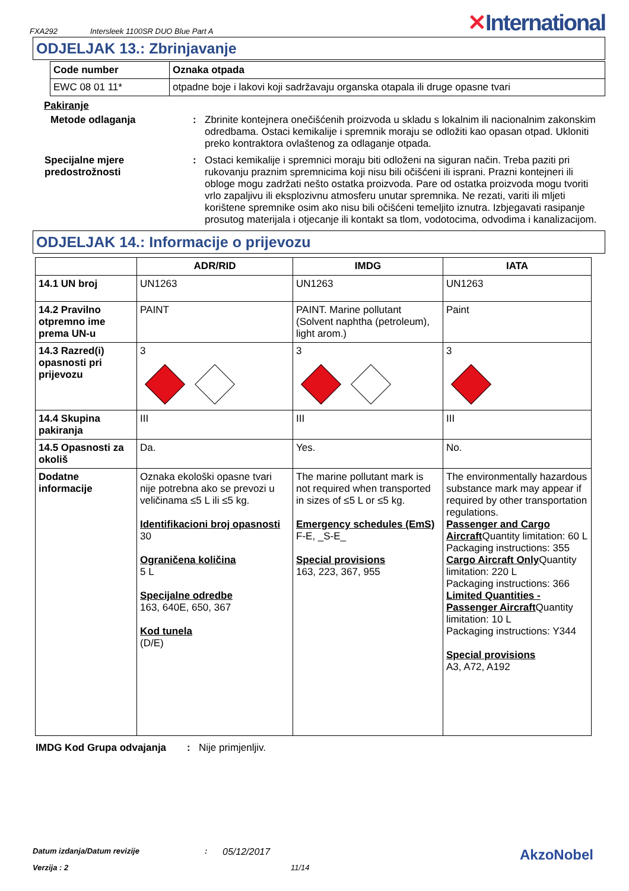FXA292 Intersleek 1100SR DUO Blue Part A
✕International
ODJELJAK 13.: Zbrinjavanje
| Code number | Oznaka otpada |
| --- | --- |
| EWC 08 01 11* | otpadne boje i lakovi koji sadržavaju organska otapala ili druge opasne tvari |
Pakiranje
Metode odlaganja : Zbrinite kontejnera onečišćenih proizvoda u skladu s lokalnim ili nacionalnim zakonskim odredbama. Ostaci kemikalije i spremnik moraju se odložiti kao opasan otpad. Ukloniti preko kontraktora ovlaštenog za odlaganje otpada.
Specijalne mjere predostrožnosti
: Ostaci kemikalije i spremnici moraju biti odloženi na siguran način. Treba paziti pri rukovanju praznim spremnicima koji nisu bili očišćeni ili isprani. Prazni kontejneri ili obloge mogu zadržati nešto ostatka proizvoda. Pare od ostatka proizvoda mogu tvoriti vrlo zapaljivu ili eksplozivnu atmosferu unutar spremnika. Ne rezati, variti ili mljeti korištene spremnike osim ako nisu bili očišćeni temeljito iznutra. Izbjegavati rasipanje prosutog materijala i otjecanje ili kontakt sa tlom, vodotocima, odvodima i kanalizacijom.
ODJELJAK 14.: Informacije o prijevozu
| | ADR/RID | IMDG | IATA |
| --- | --- | --- | --- |
| 14.1 UN broj | UN1263 | UN1263 | UN1263 |
| 14.2 Pravilno otpremno ime prema UN-u | PAINT | PAINT. Marine pollutant (Solvent naphtha (petroleum), light arom.) | Paint |
| 14.3 Razred(i) opasnosti pri prijevozu | 3 | 3 | 3 |
| 14.4 Skupina pakiranja | III | III | III |
| 14.5 Opasnosti za okoliš | Da. | Yes. | No. |
| Dodatne informacije | Oznaka ekološki opasne tvari nije potrebna ako se prevozi u veličinama ≤5 L ili ≤5 kg. Identifikacioni broj opasnosti 30 Ograničena količina 5 L Specijalne odredbe 163, 640E, 650, 367 Kod tunela (D/E) | The marine pollutant mark is not required when transported in sizes of ≤5 L or ≤5 kg. Emergency schedules (EmS) F-E, _S-E_ Special provisions 163, 223, 367, 955 | The environmentally hazardous substance mark may appear if required by other transportation regulations. Passenger and Cargo Aircraft Quantity limitation: 60 L Packaging instructions: 355 Cargo Aircraft Only Quantity limitation: 220 L Packaging instructions: 366 Limited Quantities - Passenger Aircraft Quantity limitation: 10 L Packaging instructions: Y344 Special provisions A3, A72, A192 |
IMDG Kod Grupa odvajanja: Nije primjenljiv.
Datum izdanja/Datum revizije: 05/12/2017 AkzoNobel
Verzija : 2 11/14